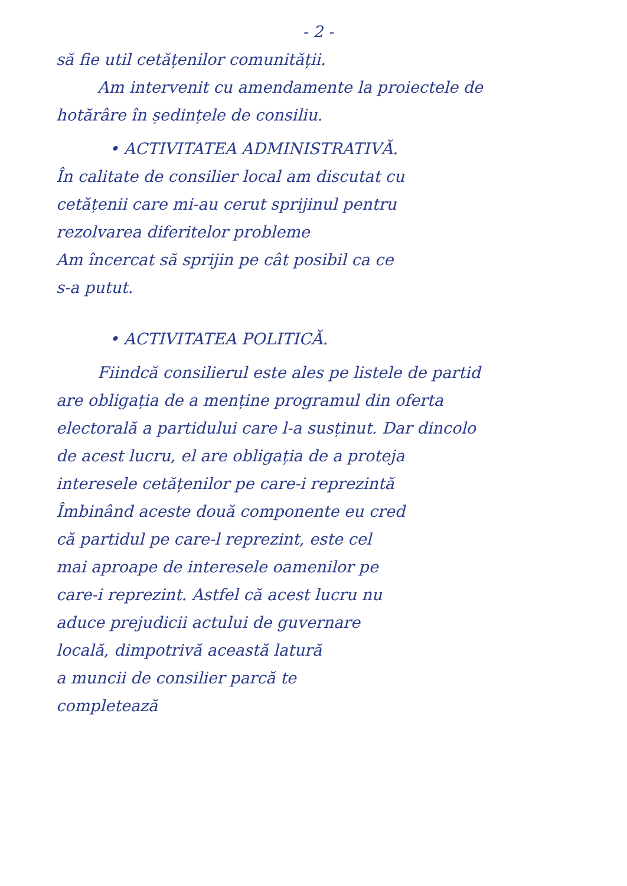- 2 -
să fie util cetățenilor comunității.
Am intervenit cu amendamente la proiectele de
hotărâre în ședințele de consiliu.
• ACTIVITATEA ADMINISTRATIVĂ.
În calitate de consilier local am discutat cu
cetățenii care mi-au cerut sprijinul pentru
rezolvarea diferitelor probleme
Am încercat să sprijin pe cât posibil ca ce
s-a putut.
• ACTIVITATEA POLITICĂ.
Fiindcă consilierul este ales pe listele de partid
are obligația de a menține programul din oferta
electorală a partidului care l-a susținut. Dar dincolo
de acest lucru, el are obligația de a proteja
interesele cetățenilor pe care-i reprezintă
Îmbinând aceste două componente eu cred
că partidul pe care-l reprezint, este cel
mai aproape de interesele oamenilor pe
care-i reprezint. Astfel că acest lucru nu
aduce prejudicii actului de guvernare
locală, dimpotrivă această latură
a muncii de consilier parcă te
completează